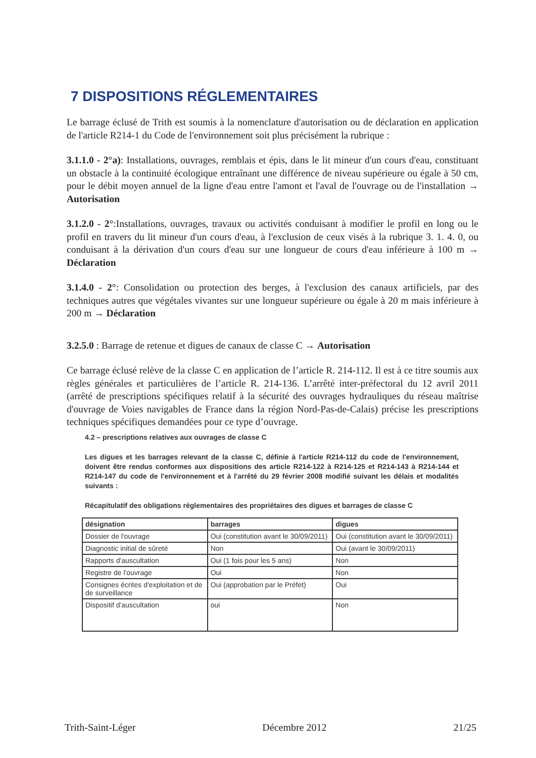7 DISPOSITIONS RÉGLEMENTAIRES
Le barrage éclusé de Trith est soumis à la nomenclature d'autorisation ou de déclaration en application de l'article R214-1 du Code de l'environnement soit plus précisément la rubrique :
3.1.1.0 - 2°a): Installations, ouvrages, remblais et épis, dans le lit mineur d'un cours d'eau, constituant un obstacle à la continuité écologique entraînant une différence de niveau supérieure ou égale à 50 cm, pour le débit moyen annuel de la ligne d'eau entre l'amont et l'aval de l'ouvrage ou de l'installation → Autorisation
3.1.2.0 - 2°:Installations, ouvrages, travaux ou activités conduisant à modifier le profil en long ou le profil en travers du lit mineur d'un cours d'eau, à l'exclusion de ceux visés à la rubrique 3. 1. 4. 0, ou conduisant à la dérivation d'un cours d'eau sur une longueur de cours d'eau inférieure à 100 m → Déclaration
3.1.4.0 - 2°: Consolidation ou protection des berges, à l'exclusion des canaux artificiels, par des techniques autres que végétales vivantes sur une longueur supérieure ou égale à 20 m mais inférieure à 200 m → Déclaration
3.2.5.0 : Barrage de retenue et digues de canaux de classe C → Autorisation
Ce barrage éclusé relève de la classe C en application de l’article R. 214-112. Il est à ce titre soumis aux règles générales et particulières de l’article R. 214-136. L’arrêté inter-préfectoral du 12 avril 2011 (arrêté de prescriptions spécifiques relatif à la sécurité des ouvrages hydrauliques du réseau maîtrise d'ouvrage de Voies navigables de France dans la région Nord-Pas-de-Calais) précise les prescriptions techniques spécifiques demandées pour ce type d’ouvrage.
4.2 – prescriptions relatives aux ouvrages de classe C
Les digues et les barrages relevant de la classe C, définie à l'article R214-112 du code de l'environnement, doivent être rendus conformes aux dispositions des article R214-122 à R214-125 et R214-143 à R214-144 et R214-147 du code de l'environnement et à l'arrêté du 29 février 2008 modifié suivant les délais et modalités suivants :
Récapitulatif des obligations réglementaires des propriétaires des digues et barrages de classe C
| désignation | barrages | digues |
| --- | --- | --- |
| Dossier de l'ouvrage | Oui (constitution avant le 30/09/2011) | Oui (constitution avant le 30/09/2011) |
| Diagnostic initial de sûreté | Non | Oui (avant le 30/09/2011) |
| Rapports d'auscultation | Oui (1 fois pour les 5 ans) | Non |
| Registre de l'ouvrage | Oui | Non |
| Consignes écrites d'exploitation et de de surveillance | Oui (approbation par le Préfet) | Oui |
| Dispositif d'auscultation | oui | Non |
Trith-Saint-Léger Décembre 2012 21/25